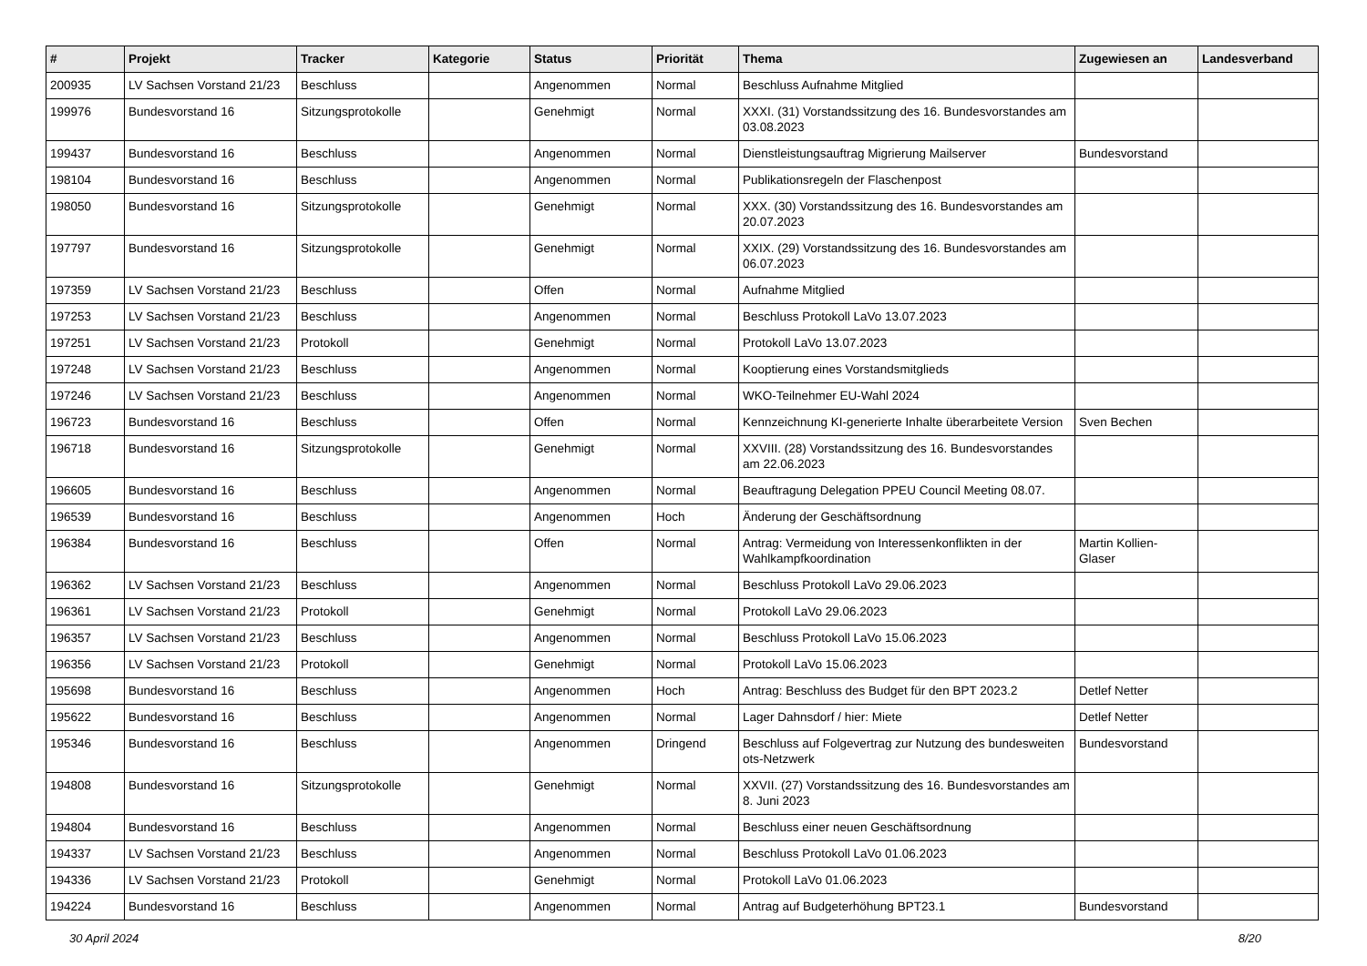| # | Projekt | Tracker | Kategorie | Status | Priorität | Thema | Zugewiesen an | Landesverband |
| --- | --- | --- | --- | --- | --- | --- | --- | --- |
| 200935 | LV Sachsen Vorstand 21/23 | Beschluss | | Angenommen | Normal | Beschluss Aufnahme Mitglied | | |
| 199976 | Bundesvorstand 16 | Sitzungsprotokolle | | Genehmigt | Normal | XXXI. (31) Vorstandssitzung des 16. Bundesvorstandes am 03.08.2023 | | |
| 199437 | Bundesvorstand 16 | Beschluss | | Angenommen | Normal | Dienstleistungsauftrag Migrierung Mailserver | Bundesvorstand | |
| 198104 | Bundesvorstand 16 | Beschluss | | Angenommen | Normal | Publikationsregeln der Flaschenpost | | |
| 198050 | Bundesvorstand 16 | Sitzungsprotokolle | | Genehmigt | Normal | XXX. (30) Vorstandssitzung des 16. Bundesvorstandes am 20.07.2023 | | |
| 197797 | Bundesvorstand 16 | Sitzungsprotokolle | | Genehmigt | Normal | XXIX. (29) Vorstandssitzung des 16. Bundesvorstandes am 06.07.2023 | | |
| 197359 | LV Sachsen Vorstand 21/23 | Beschluss | | Offen | Normal | Aufnahme Mitglied | | |
| 197253 | LV Sachsen Vorstand 21/23 | Beschluss | | Angenommen | Normal | Beschluss Protokoll LaVo 13.07.2023 | | |
| 197251 | LV Sachsen Vorstand 21/23 | Protokoll | | Genehmigt | Normal | Protokoll LaVo 13.07.2023 | | |
| 197248 | LV Sachsen Vorstand 21/23 | Beschluss | | Angenommen | Normal | Kooptierung eines Vorstandsmitglieds | | |
| 197246 | LV Sachsen Vorstand 21/23 | Beschluss | | Angenommen | Normal | WKO-Teilnehmer EU-Wahl 2024 | | |
| 196723 | Bundesvorstand 16 | Beschluss | | Offen | Normal | Kennzeichnung KI-generierte Inhalte überarbeitete Version | Sven Bechen | |
| 196718 | Bundesvorstand 16 | Sitzungsprotokolle | | Genehmigt | Normal | XXVIII. (28) Vorstandssitzung des 16. Bundesvorstandes am 22.06.2023 | | |
| 196605 | Bundesvorstand 16 | Beschluss | | Angenommen | Normal | Beauftragung Delegation PPEU Council Meeting 08.07. | | |
| 196539 | Bundesvorstand 16 | Beschluss | | Angenommen | Hoch | Änderung der Geschäftsordnung | | |
| 196384 | Bundesvorstand 16 | Beschluss | | Offen | Normal | Antrag: Vermeidung von Interessenkonflikten in der Wahlkampfkoordination | Martin Kollien-Glaser | |
| 196362 | LV Sachsen Vorstand 21/23 | Beschluss | | Angenommen | Normal | Beschluss Protokoll LaVo 29.06.2023 | | |
| 196361 | LV Sachsen Vorstand 21/23 | Protokoll | | Genehmigt | Normal | Protokoll LaVo 29.06.2023 | | |
| 196357 | LV Sachsen Vorstand 21/23 | Beschluss | | Angenommen | Normal | Beschluss Protokoll LaVo 15.06.2023 | | |
| 196356 | LV Sachsen Vorstand 21/23 | Protokoll | | Genehmigt | Normal | Protokoll LaVo 15.06.2023 | | |
| 195698 | Bundesvorstand 16 | Beschluss | | Angenommen | Hoch | Antrag: Beschluss des Budget für den BPT 2023.2 | Detlef Netter | |
| 195622 | Bundesvorstand 16 | Beschluss | | Angenommen | Normal | Lager Dahnsdorf / hier: Miete | Detlef Netter | |
| 195346 | Bundesvorstand 16 | Beschluss | | Angenommen | Dringend | Beschluss auf Folgevertrag zur Nutzung des bundesweiten ots-Netzwerk | Bundesvorstand | |
| 194808 | Bundesvorstand 16 | Sitzungsprotokolle | | Genehmigt | Normal | XXVII. (27) Vorstandssitzung des 16. Bundesvorstandes am 8. Juni 2023 | | |
| 194804 | Bundesvorstand 16 | Beschluss | | Angenommen | Normal | Beschluss einer neuen Geschäftsordnung | | |
| 194337 | LV Sachsen Vorstand 21/23 | Beschluss | | Angenommen | Normal | Beschluss Protokoll LaVo 01.06.2023 | | |
| 194336 | LV Sachsen Vorstand 21/23 | Protokoll | | Genehmigt | Normal | Protokoll LaVo 01.06.2023 | | |
| 194224 | Bundesvorstand 16 | Beschluss | | Angenommen | Normal | Antrag auf Budgeterhöhung BPT23.1 | Bundesvorstand | |
30 April 2024 8/20